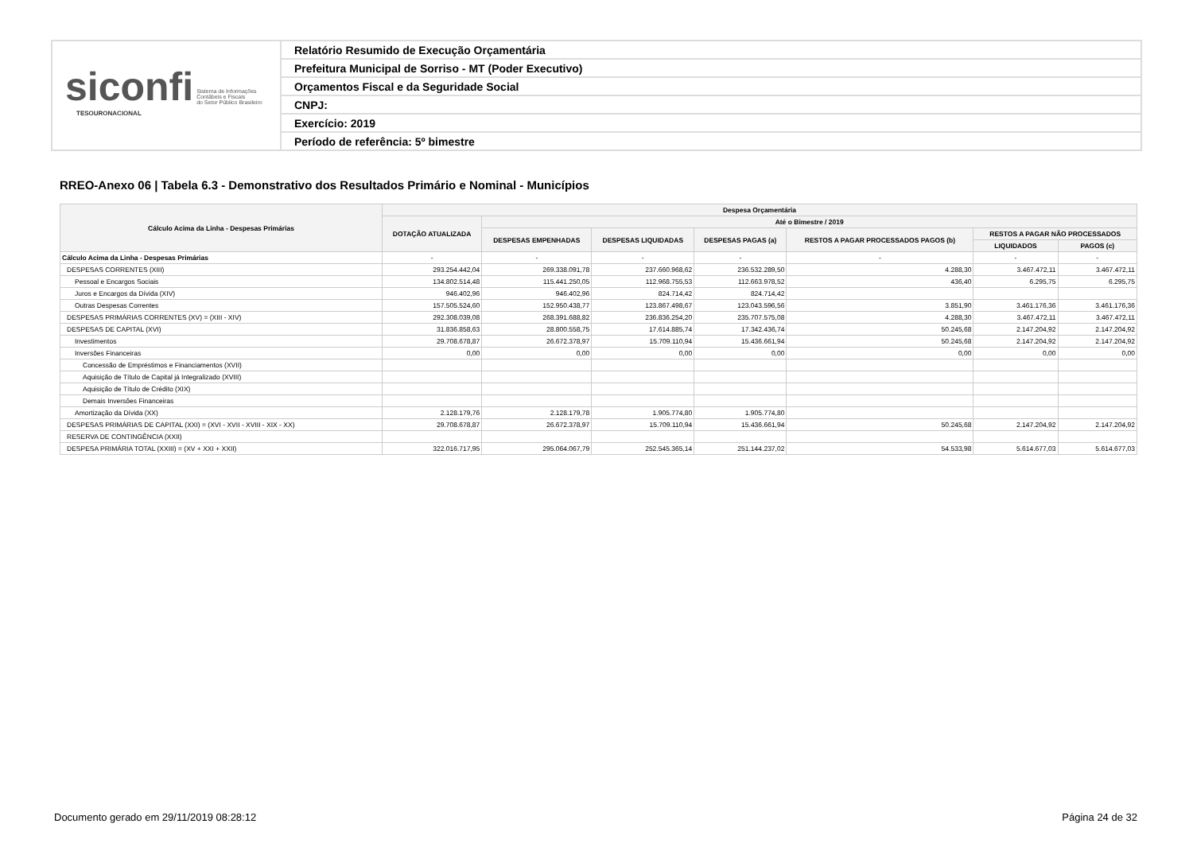siconfi Sistema de Informações
Contábeis e Fiscais
do Setor Público Brasileiro
TESOURONACIONAL
Relatório Resumido de Execução Orçamentária
Prefeitura Municipal de Sorriso - MT (Poder Executivo)
Orçamentos Fiscal e da Seguridade Social
CNPJ:
Exercício: 2019
Período de referência: 5º bimestre
RREO-Anexo 06 | Tabela 6.3 - Demonstrativo dos Resultados Primário e Nominal - Municípios
| Cálculo Acima da Linha - Despesas Primárias | Despesa Orçamentária | | | | | | |
| --- | --- | --- | --- | --- | --- | --- | --- |
| | DOTAÇÃO ATUALIZADA | Até o Bimestre / 2019 | | | | | |
| | | DESPESAS EMPENHADAS | DESPESAS LIQUIDADAS | DESPESAS PAGAS (a) | RESTOS A PAGAR PROCESSADOS PAGOS (b) | RESTOS A PAGAR NÃO PROCESSADOS | |
| | | | | | | LIQUIDADOS | PAGOS (c) |
| Cálculo Acima da Linha - Despesas Primárias | - | - | - | - | - | - | - |
| DESPESAS CORRENTES (XIII) | 293.254.442,04 | 269.338.091,78 | 237.660.968,62 | 236.532.289,50 | 4.288,30 | 3.467.472,11 | 3.467.472,11 |
| Pessoal e Encargos Sociais | 134.802.514,48 | 115.441.250,05 | 112.968.755,53 | 112.663.978,52 | 436,40 | 6.295,75 | 6.295,75 |
| Juros e Encargos da Dívida (XIV) | 946.402,96 | 946.402,96 | 824.714,42 | 824.714,42 | | | |
| Outras Despesas Correntes | 157.505.524,60 | 152.950.438,77 | 123.867.498,67 | 123.043.596,56 | 3.851,90 | 3.461.176,36 | 3.461.176,36 |
| DESPESAS PRIMÁRIAS CORRENTES (XV) = (XIII - XIV) | 292.308.039,08 | 268.391.688,82 | 236.836.254,20 | 235.707.575,08 | 4.288,30 | 3.467.472,11 | 3.467.472,11 |
| DESPESAS DE CAPITAL (XVI) | 31.836.858,63 | 28.800.558,75 | 17.614.885,74 | 17.342.436,74 | 50.245,68 | 2.147.204,92 | 2.147.204,92 |
| Investimentos | 29.708.678,87 | 26.672.378,97 | 15.709.110,94 | 15.436.661,94 | 50.245,68 | 2.147.204,92 | 2.147.204,92 |
| Inversões Financeiras | 0,00 | 0,00 | 0,00 | 0,00 | 0,00 | 0,00 | 0,00 |
| Concessão de Empréstimos e Financiamentos (XVII) | | | | | | | |
| Aquisição de Título de Capital já Integralizado (XVIII) | | | | | | | |
| Aquisição de Título de Crédito (XIX) | | | | | | | |
| Demais Inversões Financeiras | | | | | | | |
| Amortização da Dívida (XX) | 2.128.179,76 | 2.128.179,78 | 1.905.774,80 | 1.905.774,80 | | | |
| DESPESAS PRIMÁRIAS DE CAPITAL (XXI) = (XVI - XVII - XVIII - XIX - XX) | 29.708.678,87 | 26.672.378,97 | 15.709.110,94 | 15.436.661,94 | 50.245,68 | 2.147.204,92 | 2.147.204,92 |
| RESERVA DE CONTINGÊNCIA (XXII) | | | | | | | |
| DESPESA PRIMÁRIA TOTAL (XXIII) = (XV + XXI + XXII) | 322.016.717,95 | 295.064.067,79 | 252.545.365,14 | 251.144.237,02 | 54.533,98 | 5.614.677,03 | 5.614.677,03 |
Documento gerado em 29/11/2019 08:28:12
Página 24 de 32